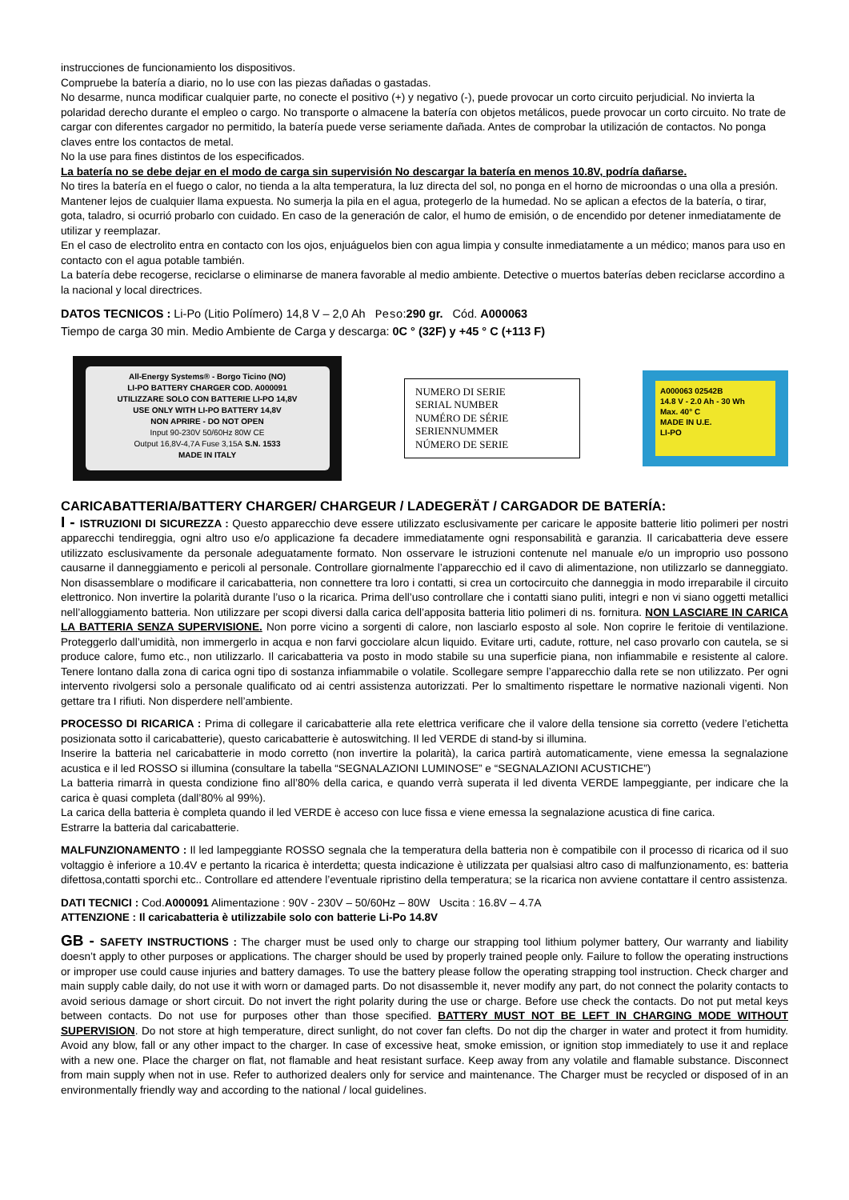instrucciones de funcionamiento los dispositivos.
Compruebe la batería a diario, no lo use con las piezas dañadas o gastadas.
No desarme, nunca modificar cualquier parte, no conecte el positivo (+) y negativo (-), puede provocar un corto circuito perjudicial. No invierta la polaridad derecho durante el empleo o cargo. No transporte o almacene la batería con objetos metálicos, puede provocar un corto circuito. No trate de cargar con diferentes cargador no permitido, la batería puede verse seriamente dañada. Antes de comprobar la utilización de contactos. No ponga claves entre los contactos de metal.
No la use para fines distintos de los especificados.
La batería no se debe dejar en el modo de carga sin supervisión No descargar la batería en menos 10.8V, podría dañarse.
No tires la batería en el fuego o calor, no tienda a la alta temperatura, la luz directa del sol, no ponga en el horno de microondas o una olla a presión. Mantener lejos de cualquier llama expuesta. No sumerja la pila en el agua, protegerlo de la humedad. No se aplican a efectos de la batería, o tirar, gota, taladro, si ocurrió probarlo con cuidado. En caso de la generación de calor, el humo de emisión, o de encendido por detener inmediatamente de utilizar y reemplazar.
En el caso de electrolito entra en contacto con los ojos, enjuáguelos bien con agua limpia y consulte inmediatamente a un médico; manos para uso en contacto con el agua potable también.
La batería debe recogerse, reciclarse o eliminarse de manera favorable al medio ambiente. Detective o muertos baterías deben reciclarse accordino a la nacional y local directrices.
DATOS TECNICOS : Li-Po (Litio Polímero) 14,8 V – 2,0 Ah Peso:290 gr. Cód. A000063
Tiempo de carga 30 min. Medio Ambiente de Carga y descarga: 0C ° (32F) y +45 ° C (+113 F)
All-Energy Systems® - Borgo Ticino (NO)
LI-PO BATTERY CHARGER COD. A000091
UTILIZZARE SOLO CON BATTERIE LI-PO 14,8V
USE ONLY WITH LI-PO BATTERY 14,8V
NON APRIRE - DO NOT OPEN
Input 90-230V 50/60Hz 80W CE
Output 16,8V-4,7A Fuse 3,15A S.N. 1533
MADE IN ITALY
NUMERO DI SERIE
SERIAL NUMBER
NUMÉRO DE SÉRIE
SERIENNUMMER
NÚMERO DE SERIE
A000063 02542B
14.8 V - 2.0 Ah - 30 Wh
Max. 40° C
MADE IN U.E.
LI-PO
CARICABATTERIA/BATTERY CHARGER/ CHARGEUR / LADEGERÄT / CARGADOR DE BATERÍA:
I - ISTRUZIONI DI SICUREZZA : Questo apparecchio deve essere utilizzato esclusivamente per caricare le apposite batterie litio polimeri per nostri apparecchi tendireggia, ogni altro uso e/o applicazione fa decadere immediatamente ogni responsabilità e garanzia. Il caricabatteria deve essere utilizzato esclusivamente da personale adeguatamente formato. Non osservare le istruzioni contenute nel manuale e/o un improprio uso possono causarne il danneggiamento e pericoli al personale. Controllare giornalmente l’apparecchio ed il cavo di alimentazione, non utilizzarlo se danneggiato. Non disassemblare o modificare il caricabatteria, non connettere tra loro i contatti, si crea un cortocircuito che danneggia in modo irreparabile il circuito elettronico. Non invertire la polarità durante l’uso o la ricarica. Prima dell’uso controllare che i contatti siano puliti, integri e non vi siano oggetti metallici nell’alloggiamento batteria. Non utilizzare per scopi diversi dalla carica dell’apposita batteria litio polimeri di ns. fornitura. NON LASCIARE IN CARICA LA BATTERIA SENZA SUPERVISIONE. Non porre vicino a sorgenti di calore, non lasciarlo esposto al sole. Non coprire le feritoie di ventilazione. Proteggerlo dall’umidità, non immergerlo in acqua e non farvi gocciolare alcun liquido. Evitare urti, cadute, rotture, nel caso provarlo con cautela, se si produce calore, fumo etc., non utilizzarlo. Il caricabatteria va posto in modo stabile su una superficie piana, non infiammabile e resistente al calore. Tenere lontano dalla zona di carica ogni tipo di sostanza infiammabile o volatile. Scollegare sempre l’apparecchio dalla rete se non utilizzato. Per ogni intervento rivolgersi solo a personale qualificato od ai centri assistenza autorizzati. Per lo smaltimento rispettare le normative nazionali vigenti. Non gettare tra I rifiuti. Non disperdere nell’ambiente.
PROCESSO DI RICARICA : Prima di collegare il caricabatterie alla rete elettrica verificare che il valore della tensione sia corretto (vedere l’etichetta posizionata sotto il caricabatterie), questo caricabatterie è autoswitching. Il led VERDE di stand-by si illumina.
Inserire la batteria nel caricabatterie in modo corretto (non invertire la polarità), la carica partirà automaticamente, viene emessa la segnalazione acustica e il led ROSSO si illumina (consultare la tabella “SEGNALAZIONI LUMINOSE” e “SEGNALAZIONI ACUSTICHE”)
La batteria rimarrà in questa condizione fino all’80% della carica, e quando verrà superata il led diventa VERDE lampeggiante, per indicare che la carica è quasi completa (dall’80% al 99%).
La carica della batteria è completa quando il led VERDE è acceso con luce fissa e viene emessa la segnalazione acustica di fine carica.
Estrarre la batteria dal caricabatterie.
MALFUNZIONAMENTO : Il led lampeggiante ROSSO segnala che la temperatura della batteria non è compatibile con il processo di ricarica od il suo voltaggio è inferiore a 10.4V e pertanto la ricarica è interdetta; questa indicazione è utilizzata per qualsiasi altro caso di malfunzionamento, es: batteria difettosa,contatti sporchi etc.. Controllare ed attendere l’eventuale ripristino della temperatura; se la ricarica non avviene contattare il centro assistenza.
DATI TECNICI : Cod.A000091 Alimentazione : 90V - 230V – 50/60Hz – 80W Uscita : 16.8V – 4.7A
ATTENZIONE : Il caricabatteria è utilizzabile solo con batterie Li-Po 14.8V
GB - SAFETY INSTRUCTIONS : The charger must be used only to charge our strapping tool lithium polymer battery, Our warranty and liability doesn’t apply to other purposes or applications. The charger should be used by properly trained people only. Failure to follow the operating instructions or improper use could cause injuries and battery damages. To use the battery please follow the operating strapping tool instruction. Check charger and main supply cable daily, do not use it with worn or damaged parts. Do not disassemble it, never modify any part, do not connect the polarity contacts to avoid serious damage or short circuit. Do not invert the right polarity during the use or charge. Before use check the contacts. Do not put metal keys between contacts. Do not use for purposes other than those specified. BATTERY MUST NOT BE LEFT IN CHARGING MODE WITHOUT SUPERVISION. Do not store at high temperature, direct sunlight, do not cover fan clefts. Do not dip the charger in water and protect it from humidity. Avoid any blow, fall or any other impact to the charger. In case of excessive heat, smoke emission, or ignition stop immediately to use it and replace with a new one. Place the charger on flat, not flamable and heat resistant surface. Keep away from any volatile and flamable substance. Disconnect from main supply when not in use. Refer to authorized dealers only for service and maintenance. The Charger must be recycled or disposed of in an environmentally friendly way and according to the national / local guidelines.